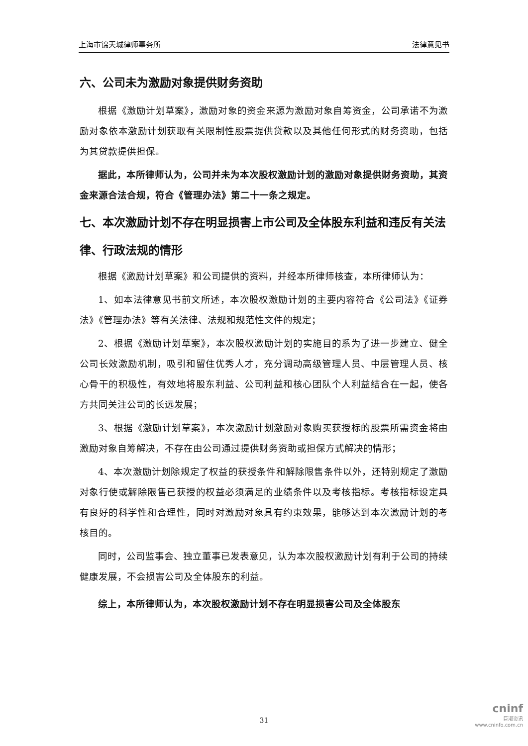上海市锦天城律师事务所 法律意见书
六、公司未为激励对象提供财务资助
根据《激励计划草案》，激励对象的资金来源为激励对象自筹资金，公司承诺不为激励对象依本激励计划获取有关限制性股票提供贷款以及其他任何形式的财务资助，包括为其贷款提供担保。
据此，本所律师认为，公司并未为本次股权激励计划的激励对象提供财务资助，其资金来源合法合规，符合《管理办法》第二十一条之规定。
七、本次激励计划不存在明显损害上市公司及全体股东利益和违反有关法律、行政法规的情形
根据《激励计划草案》和公司提供的资料，并经本所律师核查，本所律师认为：
1、如本法律意见书前文所述，本次股权激励计划的主要内容符合《公司法》《证券法》《管理办法》等有关法律、法规和规范性文件的规定；
2、根据《激励计划草案》，本次股权激励计划的实施目的系为了进一步建立、健全公司长效激励机制，吸引和留住优秀人才，充分调动高级管理人员、中层管理人员、核心骨干的积极性，有效地将股东利益、公司利益和核心团队个人利益结合在一起，使各方共同关注公司的长远发展；
3、根据《激励计划草案》，本次激励计划激励对象购买获授标的股票所需资金将由激励对象自筹解决，不存在由公司通过提供财务资助或担保方式解决的情形；
4、本次激励计划除规定了权益的获授条件和解除限售条件以外，还特别规定了激励对象行使或解除限售已获授的权益必须满足的业绩条件以及考核指标。考核指标设定具有良好的科学性和合理性，同时对激励对象具有约束效果，能够达到本次激励计划的考核目的。
同时，公司监事会、独立董事已发表意见，认为本次股权激励计划有利于公司的持续健康发展，不会损害公司及全体股东的利益。
综上，本所律师认为，本次股权激励计划不存在明显损害公司及全体股东
31
cninf
巨潮资讯
www.cninfo.com.cn